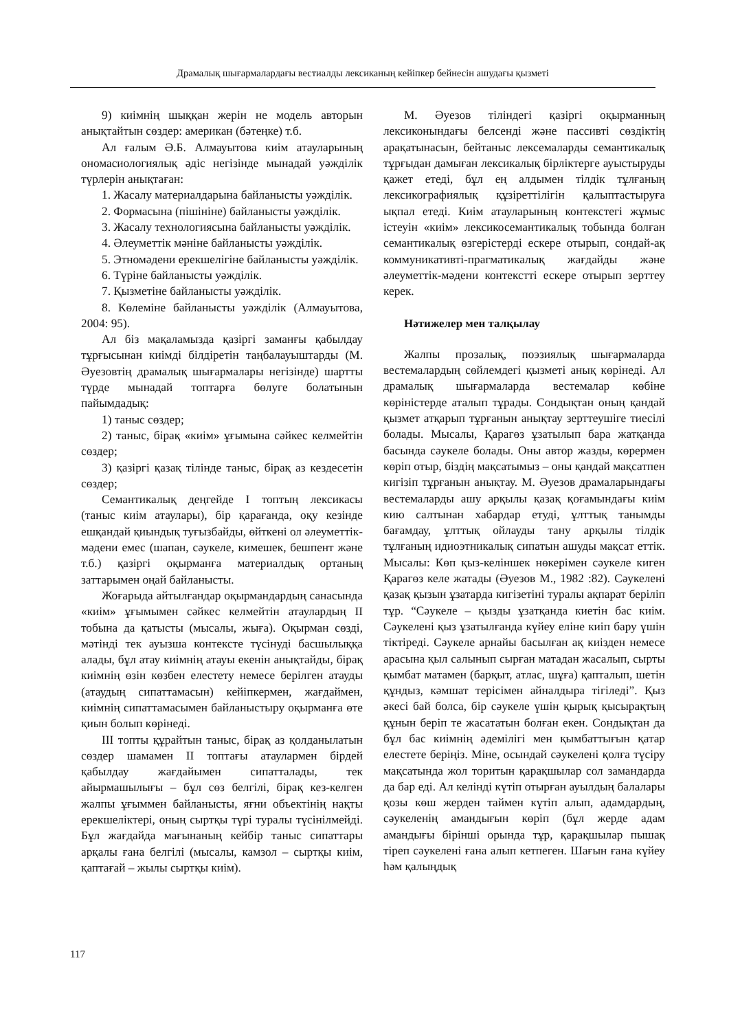Драмалық шығармалардағы вестиалды лексиканың кейіпкер бейнесін ашудағы қызметі
9) киімнің шыққан жерін не модель авторын анықтайтын сөздер: американ (бәтеңке) т.б.
Ал ғалым Ә.Б. Алмауытова киім атауларының ономасиологиялық әдіс негізінде мынадай уәжділік түрлерін анықтаған:
1. Жасалу материалдарына байланысты уәжділік.
2. Формасына (пішініне) байланысты уәжділік.
3. Жасалу технологиясына байланысты уәжділік.
4. Әлеуметтік мәніне байланысты уәжділік.
5. Этномәдени ерекшелігіне байланысты уәжділік.
6. Түріне байланысты уәжділік.
7. Қызметіне байланысты уәжділік.
8. Көлеміне байланысты уәжділік (Алмауытова, 2004: 95).
Ал біз мақаламызда қазіргі заманғы қабылдау тұрғысынан киімді білдіретін таңбалауыштарды (М. Әуезовтің драмалық шығармалары негізінде) шартты түрде мынадай топтарға бөлуге болатынын пайымдадық:
1) таныс сөздер;
2) таныс, бірақ «киім» ұғымына сәйкес келмейтін сөздер;
3) қазіргі қазақ тілінде таныс, бірақ аз кездесетін сөздер;
Семантикалық деңгейде I топтың лексикасы (таныс киім атаулары), бір қарағанда, оқу кезінде ешқандай қиындық туғызбайды, өйткені ол әлеуметтік-мәдени емес (шапан, сәукеле, кимешек, бешпент және т.б.) қазіргі оқырманға материалдық ортаның заттарымен оңай байланысты.
Жоғарыда айтылғандар оқырмандардың санасында «киім» ұғымымен сәйкес келмейтін атаулардың II тобына да қатысты (мысалы, жыға). Оқырман сөзді, мәтінді тек ауызша контексте түсінуді басшылыққа алады, бұл атау киімнің атауы екенін анықтайды, бірақ киімнің өзін көзбен елестету немесе берілген атауды (атаудың сипаттамасын) кейіпкермен, жағдаймен, киімнің сипаттамасымен байланыстыру оқырманға өте қиын болып көрінеді.
III топты құрайтын таныс, бірақ аз қолданылатын сөздер шамамен II топтағы атаулармен бірдей қабылдау жағдайымен сипатталады, тек айырмашылығы – бұл сөз белгілі, бірақ кез-келген жалпы ұғыммен байланысты, яғни объектінің нақты ерекшеліктері, оның сыртқы түрі туралы түсінілмейді. Бұл жағдайда мағынаның кейбір таныс сипаттары арқалы ғана белгілі (мысалы, камзол – сыртқы киім, қаптағай – жылы сыртқы киім).
М. Әуезов тіліндегі қазіргі оқырманның лексиконындағы белсенді және пассивті сөздіктің арақатынасын, бейтаныс лексемаларды семантикалық тұрғыдан дамыған лексикалық бірліктерге ауыстыруды қажет етеді, бұл ең алдымен тілдік тұлғаның лексикографиялық құзіреттілігін қалыптастыруға ықпал етеді. Киім атауларының контекстегі жұмыс істеуін «киім» лексикосемантикалық тобында болған семантикалық өзгерістерді ескере отырып, сондай-ақ коммуникативті-прагматикалық жағдайды және әлеуметтік-мәдени контекстті ескере отырып зерттеу керек.
Нәтижелер мен талқылау
Жалпы прозалық, поэзиялық шығармаларда вестемалардың сөйлемдегі қызметі анық көрінеді. Ал драмалық шығармаларда вестемалар көбіне көріністерде аталып тұрады. Сондықтан оның қандай қызмет атқарып тұрғанын анықтау зерттеушіге тиесілі болады. Мысалы, Қарагөз ұзатылып бара жатқанда басында сәукеле болады. Оны автор жазды, көрермен көріп отыр, біздің мақсатымыз – оны қандай мақсатпен кигізіп тұрғанын анықтау. М. Әуезов драмаларындағы вестемаларды ашу арқылы қазақ қоғамындағы киім кию салтынан хабардар етуді, ұлттық танымды бағамдау, ұлттық ойлауды тану арқылы тілдік тұлғаның идиоэтникалық сипатын ашуды мақсат еттік. Мысалы: Көп қыз-келіншек нөкерімен сәукеле киген Қарагөз келе жатады (Әуезов М., 1982 :82). Сәукелені қазақ қызын ұзатарда кигізетіні туралы ақпарат беріліп тұр. “Сәукеле – қызды ұзатқанда киетін бас киім. Сәукелені қыз ұзатылғанда күйеу еліне киіп бару үшін тіктіреді. Сәукеле арнайы басылған ақ киізден немесе арасына қыл салынып сырған матадан жасалып, сырты қымбат матамен (барқыт, атлас, шұға) қапталып, шетін құндыз, кәмшат терісімен айналдыра тігіледі”. Қыз әкесі бай болса, бір сәукеле үшін қырық қысырақтың құнын беріп те жасататын болған екен. Сондықтан да бұл бас киімнің әдемілігі мен қымбаттығын қатар елестете беріңіз. Міне, осындай сәукелені қолға түсіру мақсатында жол торитын қарақшылар сол замандарда да бар еді. Ал келінді күтіп отырған ауылдың балалары қозы көш жерден таймен күтіп алып, адамдардың, сәукеленің амандығын көріп (бұл жерде адам амандығы бірінші орында тұр, қарақшылар пышақ тіреп сәукелені ғана алып кетпеген. Шағын ғана күйеу һәм қалыңдық
117